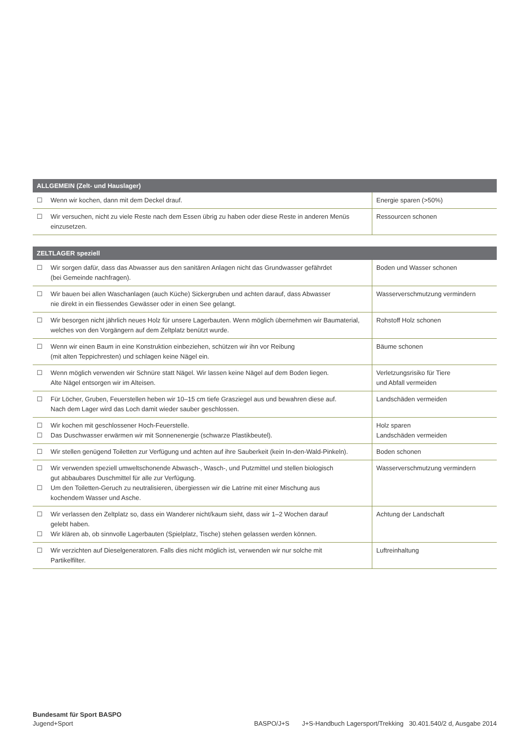| ALLGEMEIN (Zelt- und Hauslager) | | |
| --- | --- | --- |
| ☐ | Wenn wir kochen, dann mit dem Deckel drauf. | Energie sparen (>50%) |
| ☐ | Wir versuchen, nicht zu viele Reste nach dem Essen übrig zu haben oder diese Reste in anderen Menüs einzusetzen. | Ressourcen schonen |
| ZELTLAGER speziell | | |
| --- | --- | --- |
| ☐ | Wir sorgen dafür, dass das Abwasser aus den sanitären Anlagen nicht das Grundwasser gefährdet (bei Gemeinde nachfragen). | Boden und Wasser schonen |
| ☐ | Wir bauen bei allen Waschanlagen (auch Küche) Sickergruben und achten darauf, dass Abwasser nie direkt in ein fliessendes Gewässer oder in einen See gelangt. | Wasserverschmutzung vermindern |
| ☐ | Wir besorgen nicht jährlich neues Holz für unsere Lagerbauten. Wenn möglich übernehmen wir Baumaterial, welches von den Vorgängern auf dem Zeltplatz benützt wurde. | Rohstoff Holz schonen |
| ☐ | Wenn wir einen Baum in eine Konstruktion einbeziehen, schützen wir ihn vor Reibung (mit alten Teppichresten) und schlagen keine Nägel ein. | Bäume schonen |
| ☐ | Wenn möglich verwenden wir Schnüre statt Nägel. Wir lassen keine Nägel auf dem Boden liegen. Alte Nägel entsorgen wir im Alteisen. | Verletzungsrisiko für Tiere und Abfall vermeiden |
| ☐ | Für Löcher, Gruben, Feuerstellen heben wir 10–15 cm tiefe Grasziegel aus und bewahren diese auf. Nach dem Lager wird das Loch damit wieder sauber geschlossen. | Landschäden vermeiden |
| ☐ ☐ | Wir kochen mit geschlossener Hoch-Feuerstelle. Das Duschwasser erwärmen wir mit Sonnenenergie (schwarze Plastikbeutel). | Holz sparen Landschäden vermeiden |
| ☐ | Wir stellen genügend Toiletten zur Verfügung und achten auf ihre Sauberkeit (kein In-den-Wald-Pinkeln). | Boden schonen |
| ☐ ☐ | Wir verwenden speziell umweltschonende Abwasch-, Wasch-, und Putzmittel und stellen biologisch gut abbaubares Duschmittel für alle zur Verfügung. Um den Toiletten-Geruch zu neutralisieren, übergiessen wir die Latrine mit einer Mischung aus kochendem Wasser und Asche. | Wasserverschmutzung vermindern |
| ☐ ☐ | Wir verlassen den Zeltplatz so, dass ein Wanderer nicht/kaum sieht, dass wir 1–2 Wochen darauf gelebt haben. Wir klären ab, ob sinnvolle Lagerbauten (Spielplatz, Tische) stehen gelassen werden können. | Achtung der Landschaft |
| ☐ | Wir verzichten auf Dieselgeneratoren. Falls dies nicht möglich ist, verwenden wir nur solche mit Partikelfilter. | Luftreinhaltung |
Bundesamt für Sport BASPO
Jugend+Sport
BASPO/J+S J+S-Handbuch Lagersport/Trekking 30.401.540/2 d, Ausgabe 2014